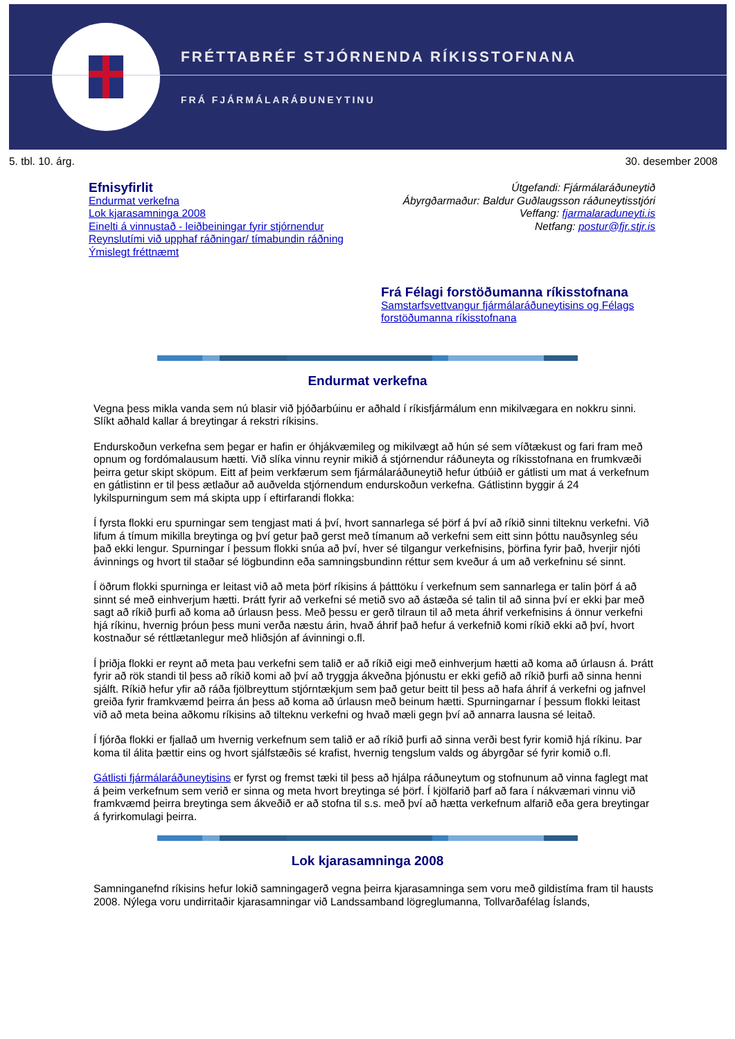FRÉTTABRÉF STJÓRNENDA RÍKISSTOFNANA
FRÁ FJÁRMÁLARÁÐUNEYTINU
5. tbl. 10. árg. 30. desember 2008
Efnisyfirlit
Endurmat verkefna
Lok kjarasamninga 2008
Einelti á vinnustað - leiðbeiningar fyrir stjórnendur
Reynslutími við upphaf ráðningar/ tímabundin ráðning
Ýmislegt fréttnæmt
Útgefandi: Fjármálaráðuneytið
Ábyrgðarmaður: Baldur Guðlaugsson ráðuneytisstjóri
Veffang: fjarmalaraduneyti.is
Netfang: postur@fjr.stjr.is
Frá Félagi forstöðumanna ríkisstofnana
Samstarfsvettvangur fjármálaráðuneytisins og Félags
forstöðumanna ríkisstofnana
Endurmat verkefna
Vegna þess mikla vanda sem nú blasir við þjóðarbúinu er aðhald í ríkisfjármálum enn mikilvægara en nokkru sinni. Slíkt aðhald kallar á breytingar á rekstri ríkisins.
Endurskoðun verkefna sem þegar er hafin er óhjákvæmileg og mikilvægt að hún sé sem víðtækust og fari fram með opnum og fordómalausum hætti. Við slíka vinnu reynir mikið á stjórnendur ráðuneyta og ríkisstofnana en frumkvæði þeirra getur skipt sköpum. Eitt af þeim verkfærum sem fjármálaráðuneytið hefur útbúið er gátlisti um mat á verkefnum en gátlistinn er til þess ætlaður að auðvelda stjórnendum endurskoðun verkefna. Gátlistinn byggir á 24 lykilspurningum sem má skipta upp í eftirfarandi flokka:
Í fyrsta flokki eru spurningar sem tengjast mati á því, hvort sannarlega sé þörf á því að ríkið sinni tilteknu verkefni. Við lifum á tímum mikilla breytinga og því getur það gerst með tímanum að verkefni sem eitt sinn þóttu nauðsynleg séu það ekki lengur. Spurningar í þessum flokki snúa að því, hver sé tilgangur verkefnisins, þörfina fyrir það, hverjir njóti ávinnings og hvort til staðar sé lögbundinn eða samningsbundinn réttur sem kveður á um að verkefninu sé sinnt.
Í öðrum flokki spurninga er leitast við að meta þörf ríkisins á þátttöku í verkefnum sem sannarlega er talin þörf á að sinnt sé með einhverjum hætti. Þrátt fyrir að verkefni sé metið svo að ástæða sé talin til að sinna því er ekki þar með sagt að ríkið þurfi að koma að úrlausn þess. Með þessu er gerð tilraun til að meta áhrif verkefnisins á önnur verkefni hjá ríkinu, hvernig þróun þess muni verða næstu árin, hvað áhrif það hefur á verkefnið komi ríkið ekki að því, hvort kostnaður sé réttlætanlegur með hliðsjón af ávinningi o.fl.
Í þriðja flokki er reynt að meta þau verkefni sem talið er að ríkið eigi með einhverjum hætti að koma að úrlausn á. Þrátt fyrir að rök standi til þess að ríkið komi að því að tryggja ákveðna þjónustu er ekki gefið að ríkið þurfi að sinna henni sjálft. Ríkið hefur yfir að ráða fjölbreyttum stjórntækjum sem það getur beitt til þess að hafa áhrif á verkefni og jafnvel greiða fyrir framkvæmd þeirra án þess að koma að úrlausn með beinum hætti. Spurningarnar í þessum flokki leitast við að meta beina aðkomu ríkisins að tilteknu verkefni og hvað mæli gegn því að annarra lausna sé leitað.
Í fjórða flokki er fjallað um hvernig verkefnum sem talið er að ríkið þurfi að sinna verði best fyrir komið hjá ríkinu. Þar koma til álita þættir eins og hvort sjálfstæðis sé krafist, hvernig tengslum valds og ábyrgðar sé fyrir komið o.fl.
Gátlisti fjármálaráðuneytisins er fyrst og fremst tæki til þess að hjálpa ráðuneytum og stofnunum að vinna faglegt mat á þeim verkefnum sem verið er sinna og meta hvort breytinga sé þörf. Í kjölfarið þarf að fara í nákvæmari vinnu við framkvæmd þeirra breytinga sem ákveðið er að stofna til s.s. með því að hætta verkefnum alfarið eða gera breytingar á fyrirkomulagi þeirra.
Lok kjarasamninga 2008
Samninganefnd ríkisins hefur lokið samningagerð vegna þeirra kjarasamninga sem voru með gildistíma fram til hausts 2008. Nýlega voru undirritaðir kjarasamningar við Landssamband lögreglumanna, Tollvarðafélag Íslands,